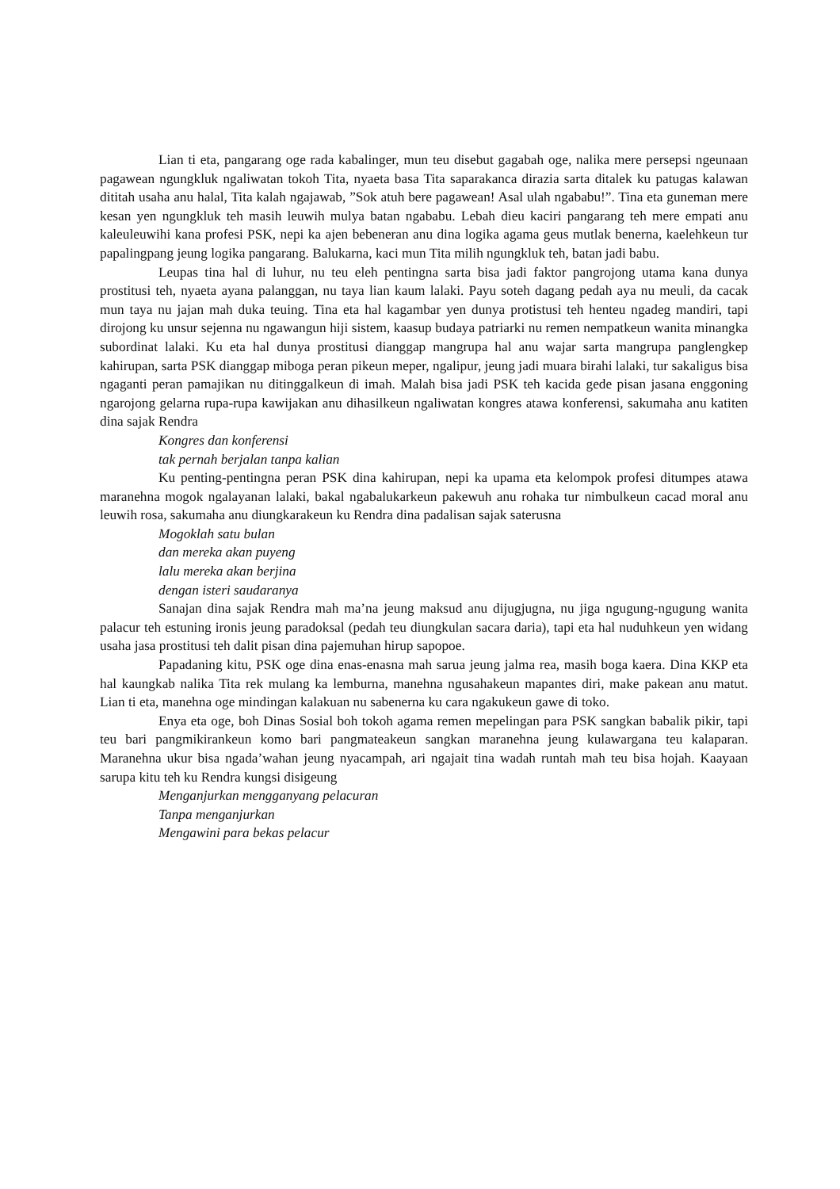Lian ti eta, pangarang oge rada kabalinger, mun teu disebut gagabah oge, nalika mere persepsi ngeunaan pagawean ngungkluk ngaliwatan tokoh Tita, nyaeta basa Tita saparakanca dirazia sarta ditalek ku patugas kalawan dititah usaha anu halal, Tita kalah ngajawab, ”Sok atuh bere pagawean! Asal ulah ngababu!”. Tina eta guneman mere kesan yen ngungkluk teh masih leuwih mulya batan ngababu. Lebah dieu kaciri pangarang teh mere empati anu kaleuleuwihi kana profesi PSK, nepi ka ajen bebeneran anu dina logika agama geus mutlak benerna, kaelehkeun tur papalingpang jeung logika pangarang. Balukarna, kaci mun Tita milih ngungkluk teh, batan jadi babu.
Leupas tina hal di luhur, nu teu eleh pentingna sarta bisa jadi faktor pangrojong utama kana dunya prostitusi teh, nyaeta ayana palanggan, nu taya lian kaum lalaki. Payu soteh dagang pedah aya nu meuli, da cacak mun taya nu jajan mah duka teuing. Tina eta hal kagambar yen dunya protistusi teh henteu ngadeg mandiri, tapi dirojong ku unsur sejenna nu ngawangun hiji sistem, kaasup budaya patriarki nu remen nempatkeun wanita minangka subordinat lalaki. Ku eta hal dunya prostitusi dianggap mangrupa hal anu wajar sarta mangrupa panglengkep kahirupan, sarta PSK dianggap miboga peran pikeun meper, ngalipur, jeung jadi muara birahi lalaki, tur sakaligus bisa ngaganti peran pamajikan nu ditinggalkeun di imah. Malah bisa jadi PSK teh kacida gede pisan jasana enggoning ngarojong gelarna rupa-rupa kawijakan anu dihasilkeun ngaliwatan kongres atawa konferensi, sakumaha anu katiten dina sajak Rendra
Kongres dan konferensi
tak pernah berjalan tanpa kalian
Ku penting-pentingna peran PSK dina kahirupan, nepi ka upama eta kelompok profesi ditumpes atawa maranehna mogok ngalayanan lalaki, bakal ngabalukarkeun pakewuh anu rohaka tur nimbulkeun cacad moral anu leuwih rosa, sakumaha anu diungkarakeun ku Rendra dina padalisan sajak saterusna
Mogoklah satu bulan
dan mereka akan puyeng
lalu mereka akan berjina
dengan isteri saudaranya
Sanajan dina sajak Rendra mah ma’na jeung maksud anu dijugjugna, nu jiga ngugung-ngugung wanita palacur teh estuning ironis jeung paradoksal (pedah teu diungkulan sacara daria), tapi eta hal nuduhkeun yen widang usaha jasa prostitusi teh dalit pisan dina pajemuhan hirup sapopoe.
Papadaning kitu, PSK oge dina enas-enasna mah sarua jeung jalma rea, masih boga kaera. Dina KKP eta hal kaungkab nalika Tita rek mulang ka lemburna, manehna ngusahakeun mapantes diri, make pakean anu matut. Lian ti eta, manehna oge mindingan kalakuan nu sabenerna ku cara ngakukeun gawe di toko.
Enya eta oge, boh Dinas Sosial boh tokoh agama remen mepelingan para PSK sangkan babalik pikir, tapi teu bari pangmikirankeun komo bari pangmateakeun sangkan maranehna jeung kulawargana teu kalaparan. Maranehna ukur bisa ngada’wahan jeung nyacampah, ari ngajait tina wadah runtah mah teu bisa hojah. Kaayaan sarupa kitu teh ku Rendra kungsi disigeung
Menganjurkan mengganyang pelacuran
Tanpa menganjurkan
Mengawini para bekas pelacur